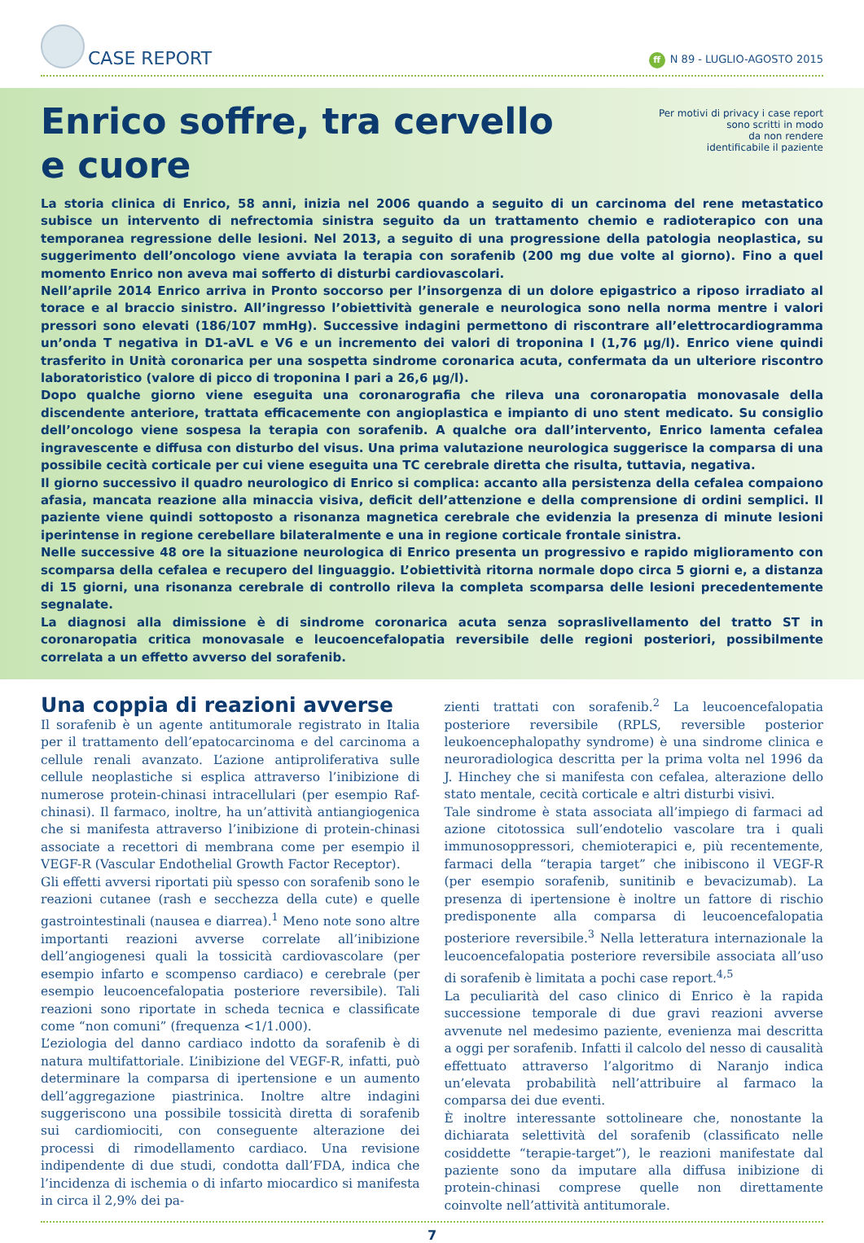CASE REPORT
ff N 89 - LUGLIO-AGOSTO 2015
Enrico soffre, tra cervello
e cuore
Per motivi di privacy i case report
sono scritti in modo
da non rendere
identificabile il paziente
La storia clinica di Enrico, 58 anni, inizia nel 2006 quando a seguito di un carcinoma del rene metastatico subisce un intervento di nefrectomia sinistra seguito da un trattamento chemio e radioterapico con una temporanea regressione delle lesioni. Nel 2013, a seguito di una progressione della patologia neoplastica, su suggerimento dell’oncologo viene avviata la terapia con sorafenib (200 mg due volte al giorno). Fino a quel momento Enrico non aveva mai sofferto di disturbi cardiovascolari.
Nell’aprile 2014 Enrico arriva in Pronto soccorso per l’insorgenza di un dolore epigastrico a riposo irradiato al torace e al braccio sinistro. All’ingresso l’obiettività generale e neurologica sono nella norma mentre i valori pressori sono elevati (186/107 mmHg). Successive indagini permettono di riscontrare all’elettrocardiogramma un’onda T negativa in D1-aVL e V6 e un incremento dei valori di troponina I (1,76 μg/l). Enrico viene quindi trasferito in Unità coronarica per una sospetta sindrome coronarica acuta, confermata da un ulteriore riscontro laboratoristico (valore di picco di troponina I pari a 26,6 μg/l).
Dopo qualche giorno viene eseguita una coronarografia che rileva una coronaropatia monovasale della discendente anteriore, trattata efficacemente con angioplastica e impianto di uno stent medicato. Su consiglio dell’oncologo viene sospesa la terapia con sorafenib. A qualche ora dall’intervento, Enrico lamenta cefalea ingravescente e diffusa con disturbo del visus. Una prima valutazione neurologica suggerisce la comparsa di una possibile cecità corticale per cui viene eseguita una TC cerebrale diretta che risulta, tuttavia, negativa.
Il giorno successivo il quadro neurologico di Enrico si complica: accanto alla persistenza della cefalea compaiono afasia, mancata reazione alla minaccia visiva, deficit dell’attenzione e della comprensione di ordini semplici. Il paziente viene quindi sottoposto a risonanza magnetica cerebrale che evidenzia la presenza di minute lesioni iperintense in regione cerebellare bilateralmente e una in regione corticale frontale sinistra.
Nelle successive 48 ore la situazione neurologica di Enrico presenta un progressivo e rapido miglioramento con scomparsa della cefalea e recupero del linguaggio. L’obiettività ritorna normale dopo circa 5 giorni e, a distanza di 15 giorni, una risonanza cerebrale di controllo rileva la completa scomparsa delle lesioni precedentemente segnalate.
La diagnosi alla dimissione è di sindrome coronarica acuta senza sopraslivellamento del tratto ST in coronaropatia critica monovasale e leucoencefalopatia reversibile delle regioni posteriori, possibilmente correlata a un effetto avverso del sorafenib.
Una coppia di reazioni avverse
Il sorafenib è un agente antitumorale registrato in Italia per il trattamento dell’epatocarcinoma e del carcinoma a cellule renali avanzato. L’azione antiproliferativa sulle cellule neoplastiche si esplica attraverso l’inibizione di numerose protein-chinasi intracellulari (per esempio Raf-chinasi). Il farmaco, inoltre, ha un’attività antiangiogenica che si manifesta attraverso l’inibizione di protein-chinasi associate a recettori di membrana come per esempio il VEGF-R (Vascular Endothelial Growth Factor Receptor).
Gli effetti avversi riportati più spesso con sorafenib sono le reazioni cutanee (rash e secchezza della cute) e quelle gastrointestinali (nausea e diarrea).<sup>1</sup> Meno note sono altre importanti reazioni avverse correlate all’inibizione dell’angiogenesi quali la tossicità cardiovascolare (per esempio infarto e scompenso cardiaco) e cerebrale (per esempio leucoencefalopatia posteriore reversibile). Tali reazioni sono riportate in scheda tecnica e classificate come “non comuni” (frequenza <1/1.000).
L’eziologia del danno cardiaco indotto da sorafenib è di natura multifattoriale. L’inibizione del VEGF-R, infatti, può determinare la comparsa di ipertensione e un aumento dell’aggregazione piastrinica. Inoltre altre indagini suggeriscono una possibile tossicità diretta di sorafenib sui cardiomiociti, con conseguente alterazione dei processi di rimodellamento cardiaco. Una revisione indipendente di due studi, condotta dall’FDA, indica che l’incidenza di ischemia o di infarto miocardico si manifesta in circa il 2,9% dei pa-
zienti trattati con sorafenib.<sup>2</sup> La leucoencefalopatia posteriore reversibile (RPLS, reversible posterior leukoencephalopathy syndrome) è una sindrome clinica e neuroradiologica descritta per la prima volta nel 1996 da J. Hinchey che si manifesta con cefalea, alterazione dello stato mentale, cecità corticale e altri disturbi visivi.
Tale sindrome è stata associata all’impiego di farmaci ad azione citotossica sull’endotelio vascolare tra i quali immunosoppressori, chemioterapici e, più recentemente, farmaci della “terapia target” che inibiscono il VEGF-R (per esempio sorafenib, sunitinib e bevacizumab). La presenza di ipertensione è inoltre un fattore di rischio predisponente alla comparsa di leucoencefalopatia posteriore reversibile.<sup>3</sup> Nella letteratura internazionale la leucoencefalopatia posteriore reversibile associata all’uso di sorafenib è limitata a pochi case report.<sup>4,5</sup>
La peculiarità del caso clinico di Enrico è la rapida successione temporale di due gravi reazioni avverse avvenute nel medesimo paziente, evenienza mai descritta a oggi per sorafenib. Infatti il calcolo del nesso di causalità effettuato attraverso l’algoritmo di Naranjo indica un’elevata probabilità nell’attribuire al farmaco la comparsa dei due eventi.
È inoltre interessante sottolineare che, nonostante la dichiarata selettività del sorafenib (classificato nelle cosiddette “terapie-target”), le reazioni manifestate dal paziente sono da imputare alla diffusa inibizione di protein-chinasi comprese quelle non direttamente coinvolte nell’attività antitumorale.
7